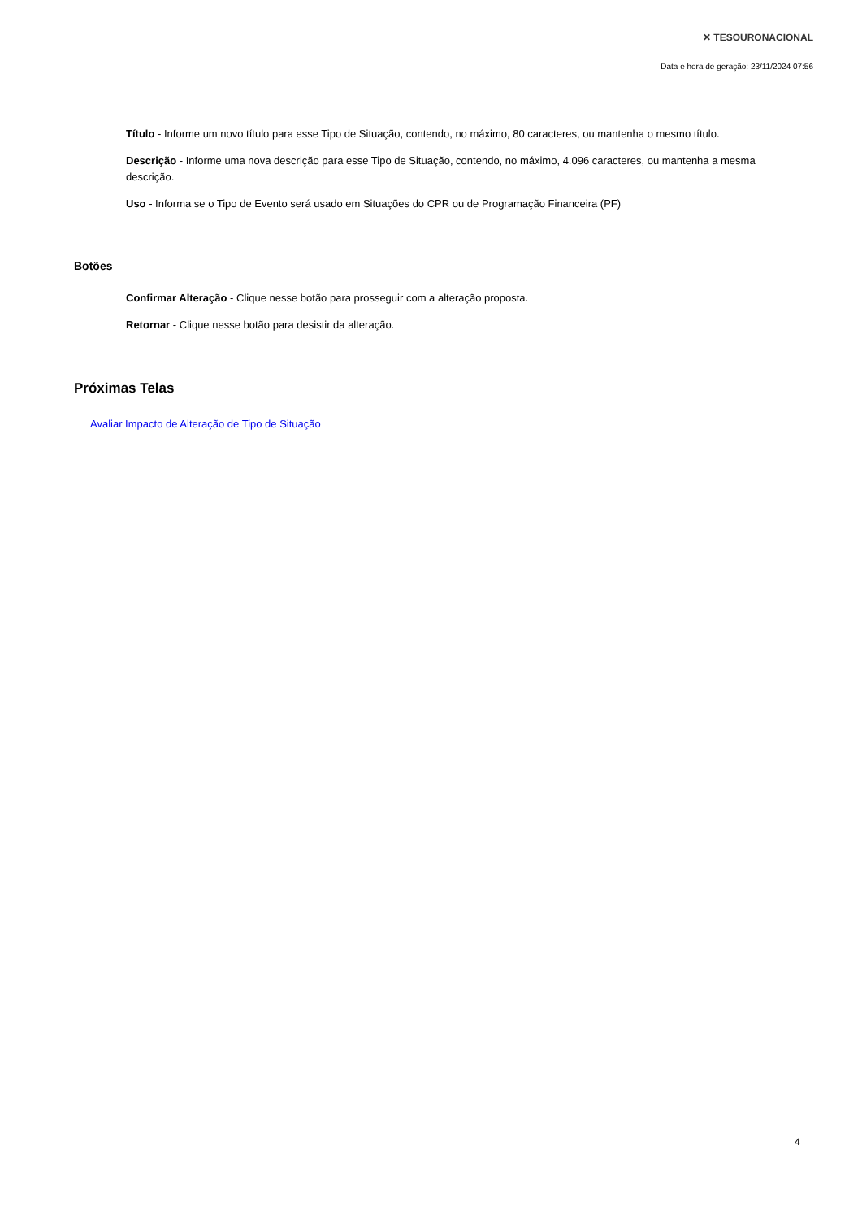✕ TESOURONACIONAL
Data e hora de geração: 23/11/2024 07:56
Título - Informe um novo título para esse Tipo de Situação, contendo, no máximo, 80 caracteres, ou mantenha o mesmo título.
Descrição - Informe uma nova descrição para esse Tipo de Situação, contendo, no máximo, 4.096 caracteres, ou mantenha a mesma descrição.
Uso - Informa se o Tipo de Evento será usado em Situações do CPR ou de Programação Financeira (PF)
Botões
Confirmar Alteração - Clique nesse botão para prosseguir com a alteração proposta.
Retornar - Clique nesse botão para desistir da alteração.
Próximas Telas
Avaliar Impacto de Alteração de Tipo de Situação
4